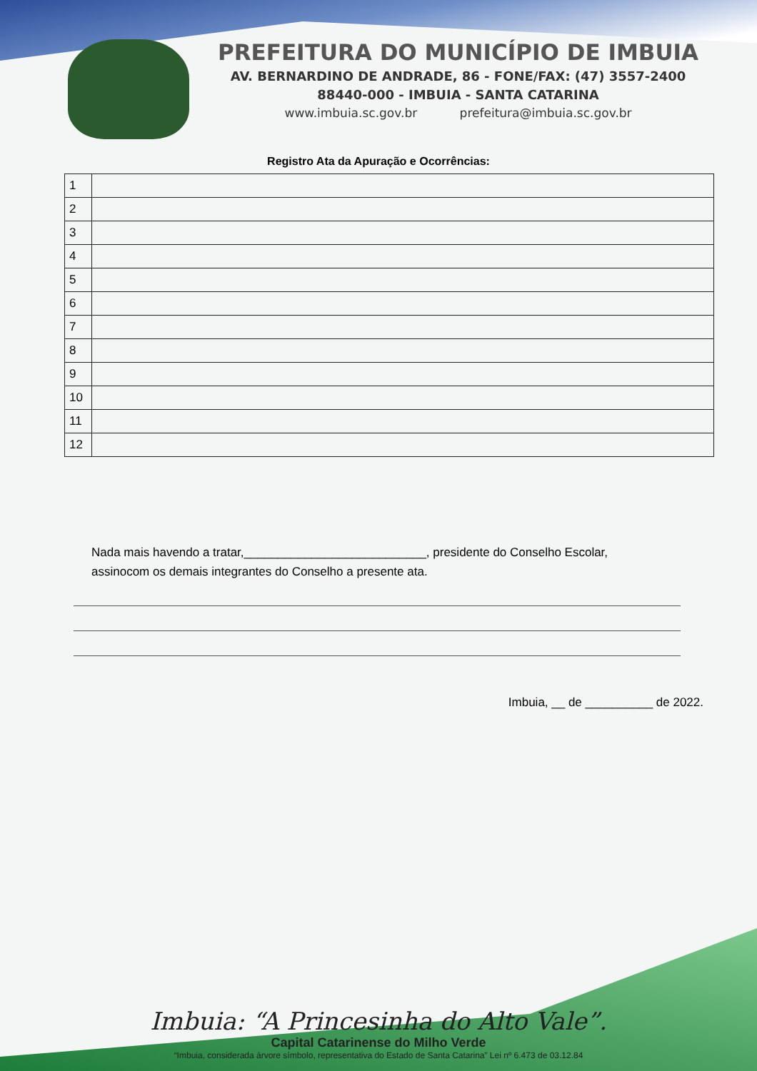PREFEITURA DO MUNICÍPIO DE IMBUIA
AV. BERNARDINO DE ANDRADE, 86 - FONE/FAX: (47) 3557-2400
88440-000 - IMBUIA - SANTA CATARINA
www.imbuia.sc.gov.br prefeitura@imbuia.sc.gov.br
Registro Ata da Apuração e Ocorrências:
| 1 | |
| 2 | |
| 3 | |
| 4 | |
| 5 | |
| 6 | |
| 7 | |
| 8 | |
| 9 | |
| 10 | |
| 11 | |
| 12 | |
Nada mais havendo a tratar,___________________________, presidente do Conselho Escolar, assinocom os demais integrantes do Conselho a presente ata.
Imbuia, __ de __________ de 2022.
Imbuia: “A Princesinha do Alto Vale”.
Capital Catarinense do Milho Verde
“Imbuia, considerada árvore símbolo, representativa do Estado de Santa Catarina” Lei nº 6.473 de 03.12.84